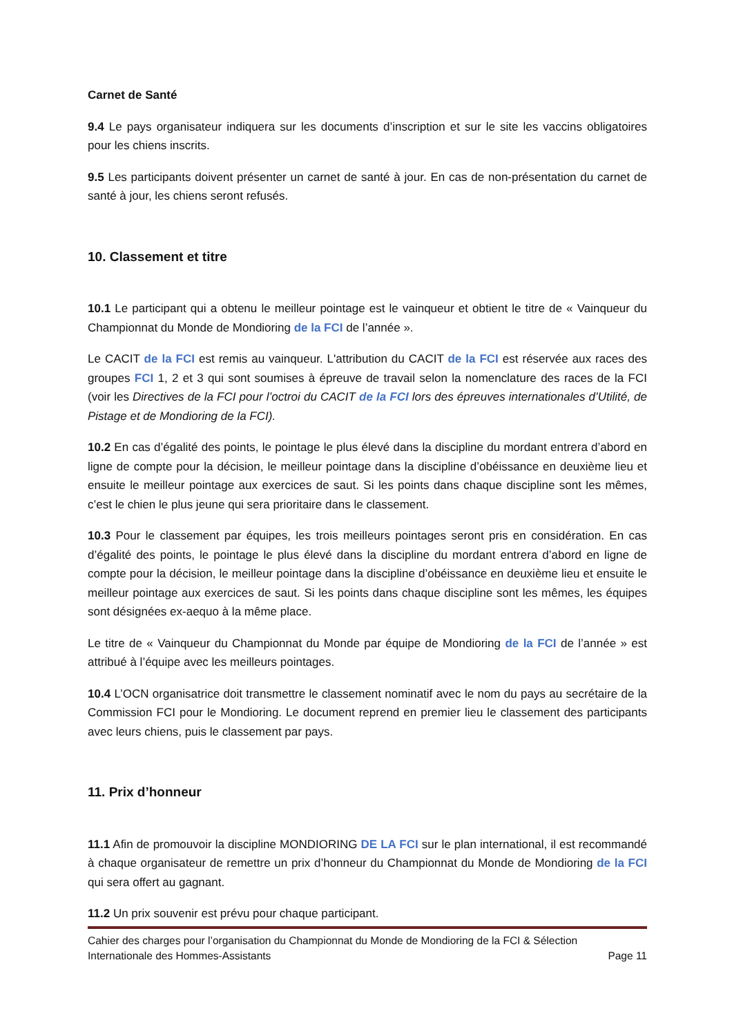Carnet de Santé
9.4 Le pays organisateur indiquera sur les documents d’inscription et sur le site les vaccins obligatoires pour les chiens inscrits.
9.5 Les participants doivent présenter un carnet de santé à jour. En cas de non-présentation du carnet de santé à jour, les chiens seront refusés.
10. Classement et titre
10.1 Le participant qui a obtenu le meilleur pointage est le vainqueur et obtient le titre de « Vainqueur du Championnat du Monde de Mondioring de la FCI de l’année ».
Le CACIT de la FCI est remis au vainqueur. L'attribution du CACIT de la FCI est réservée aux races des groupes FCI 1, 2 et 3 qui sont soumises à épreuve de travail selon la nomenclature des races de la FCI (voir les Directives de la FCI pour l’octroi du CACIT de la FCI lors des épreuves internationales d’Utilité, de Pistage et de Mondioring de la FCI).
10.2 En cas d’égalité des points, le pointage le plus élevé dans la discipline du mordant entrera d’abord en ligne de compte pour la décision, le meilleur pointage dans la discipline d’obéissance en deuxième lieu et ensuite le meilleur pointage aux exercices de saut. Si les points dans chaque discipline sont les mêmes, c’est le chien le plus jeune qui sera prioritaire dans le classement.
10.3 Pour le classement par équipes, les trois meilleurs pointages seront pris en considération. En cas d’égalité des points, le pointage le plus élevé dans la discipline du mordant entrera d’abord en ligne de compte pour la décision, le meilleur pointage dans la discipline d’obéissance en deuxième lieu et ensuite le meilleur pointage aux exercices de saut. Si les points dans chaque discipline sont les mêmes, les équipes sont désignées ex-aequo à la même place.
Le titre de « Vainqueur du Championnat du Monde par équipe de Mondioring de la FCI de l’année » est attribué à l’équipe avec les meilleurs pointages.
10.4 L’OCN organisatrice doit transmettre le classement nominatif avec le nom du pays au secrétaire de la Commission FCI pour le Mondioring. Le document reprend en premier lieu le classement des participants avec leurs chiens, puis le classement par pays.
11. Prix d’honneur
11.1 Afin de promouvoir la discipline MONDIORING DE LA FCI sur le plan international, il est recommandé à chaque organisateur de remettre un prix d’honneur du Championnat du Monde de Mondioring de la FCI qui sera offert au gagnant.
11.2 Un prix souvenir est prévu pour chaque participant.
Cahier des charges pour l’organisation du Championnat du Monde de Mondioring de la FCI & Sélection
Internationale des Hommes-Assistants Page 11